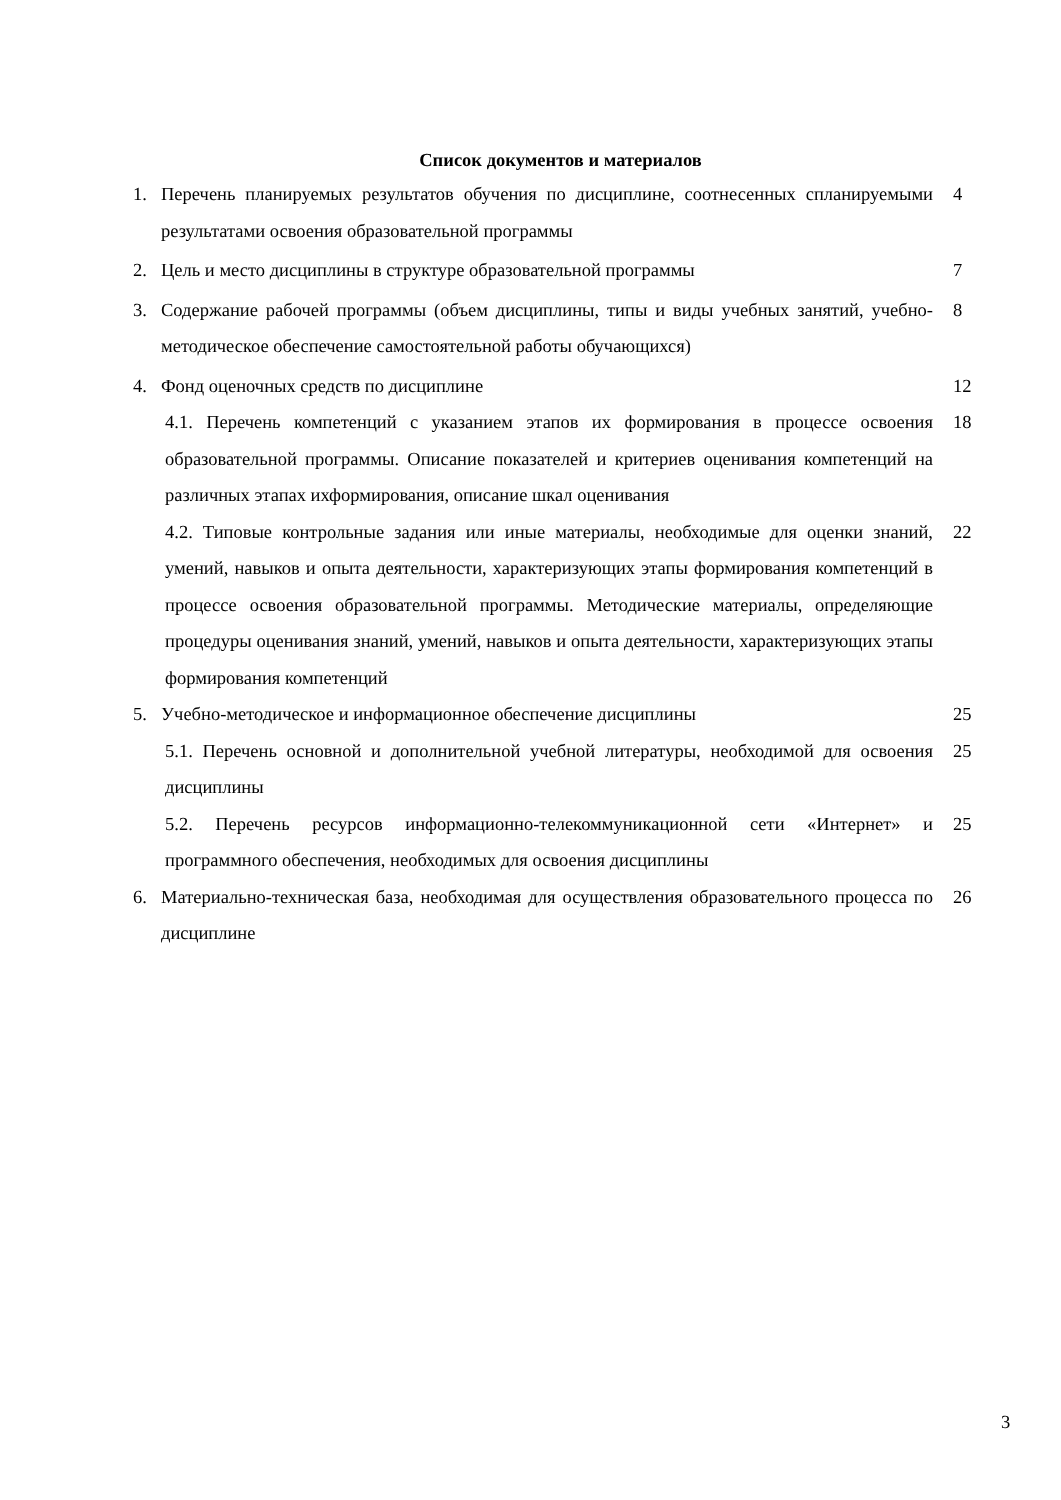Список документов и материалов
1. Перечень планируемых результатов обучения по дисциплине, соотнесенных спланируемыми результатами освоения образовательной программы 4
2. Цель и место дисциплины в структуре образовательной программы 7
3. Содержание рабочей программы (объем дисциплины, типы и виды учебных занятий, учебно-методическое обеспечение самостоятельной работы обучающихся) 8
4. Фонд оценочных средств по дисциплине 12
4.1. Перечень компетенций с указанием этапов их формирования в процессе освоения образовательной программы. Описание показателей и критериев оценивания компетенций на различных этапах ихформирования, описание шкал оценивания 18
4.2. Типовые контрольные задания или иные материалы, необходимые для оценки знаний, умений, навыков и опыта деятельности, характеризующих этапы формирования компетенций в процессе освоения образовательной программы. Методические материалы, определяющие процедуры оценивания знаний, умений, навыков и опыта деятельности, характеризующих этапы формирования компетенций 22
5. Учебно-методическое и информационное обеспечение дисциплины 25
5.1. Перечень основной и дополнительной учебной литературы, необходимой для освоения дисциплины 25
5.2. Перечень ресурсов информационно-телекоммуникационной сети «Интернет» и программного обеспечения, необходимых для освоения дисциплины 25
6. Материально-техническая база, необходимая для осуществления образовательного процесса по дисциплине 26
3